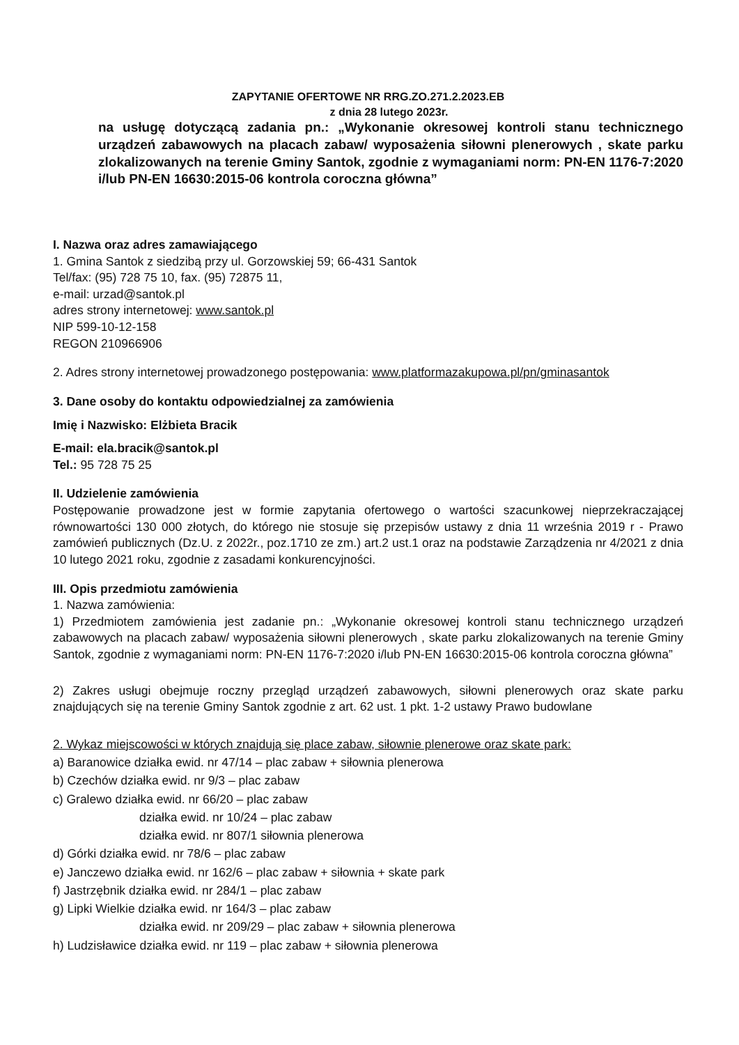ZAPYTANIE OFERTOWE NR RRG.ZO.271.2.2023.EB
z dnia 28 lutego 2023r.
na usługę dotyczącą zadania pn.: „Wykonanie okresowej kontroli stanu technicznego urządzeń zabawowych na placach zabaw/ wyposażenia siłowni plenerowych , skate parku zlokalizowanych na terenie Gminy Santok, zgodnie z wymaganiami norm: PN-EN 1176-7:2020 i/lub PN-EN 16630:2015-06 kontrola coroczna główna”
I. Nazwa oraz adres zamawiającego
1. Gmina Santok z siedzibą przy ul. Gorzowskiej 59; 66-431 Santok
Tel/fax: (95) 728 75 10, fax. (95) 72875 11,
e-mail: urzad@santok.pl
adres strony internetowej: www.santok.pl
NIP 599-10-12-158
REGON 210966906
2. Adres strony internetowej prowadzonego postępowania: www.platformazakupowa.pl/pn/gminasantok
3. Dane osoby do kontaktu odpowiedzialnej za zamówienia
Imię i Nazwisko: Elżbieta Bracik
E-mail: ela.bracik@santok.pl
Tel.: 95 728 75 25
II. Udzielenie zamówienia
Postępowanie prowadzone jest w formie zapytania ofertowego o wartości szacunkowej nieprzekraczającej równowartości 130 000 złotych, do którego nie stosuje się przepisów ustawy z dnia 11 września 2019 r - Prawo zamówień publicznych (Dz.U. z 2022r., poz.1710 ze zm.) art.2 ust.1 oraz na podstawie Zarządzenia nr 4/2021 z dnia 10 lutego 2021 roku, zgodnie z zasadami konkurencyjności.
III. Opis przedmiotu zamówienia
1. Nazwa zamówienia:
1) Przedmiotem zamówienia jest zadanie pn.: „Wykonanie okresowej kontroli stanu technicznego urządzeń zabawowych na placach zabaw/ wyposażenia siłowni plenerowych , skate parku zlokalizowanych na terenie Gminy Santok, zgodnie z wymaganiami norm: PN-EN 1176-7:2020 i/lub PN-EN 16630:2015-06 kontrola coroczna główna”
2) Zakres usługi obejmuje roczny przegląd urządzeń zabawowych, siłowni plenerowych oraz skate parku znajdujących się na terenie Gminy Santok zgodnie z art. 62 ust. 1 pkt. 1-2 ustawy Prawo budowlane
2. Wykaz miejscowości w których znajdują się place zabaw, siłownie plenerowe oraz skate park:
a) Baranowice działka ewid. nr 47/14 – plac zabaw + siłownia plenerowa
b) Czechów działka ewid. nr 9/3 – plac zabaw
c) Gralewo działka ewid. nr 66/20 – plac zabaw
działka ewid. nr 10/24 – plac zabaw
działka ewid. nr 807/1 siłownia plenerowa
d) Górki działka ewid. nr 78/6 – plac zabaw
e) Janczewo działka ewid. nr 162/6 – plac zabaw + siłownia + skate park
f) Jastrzębnik działka ewid. nr 284/1 – plac zabaw
g) Lipki Wielkie działka ewid. nr 164/3 – plac zabaw
działka ewid. nr 209/29 – plac zabaw + siłownia plenerowa
h) Ludzisławice działka ewid. nr 119 – plac zabaw + siłownia plenerowa